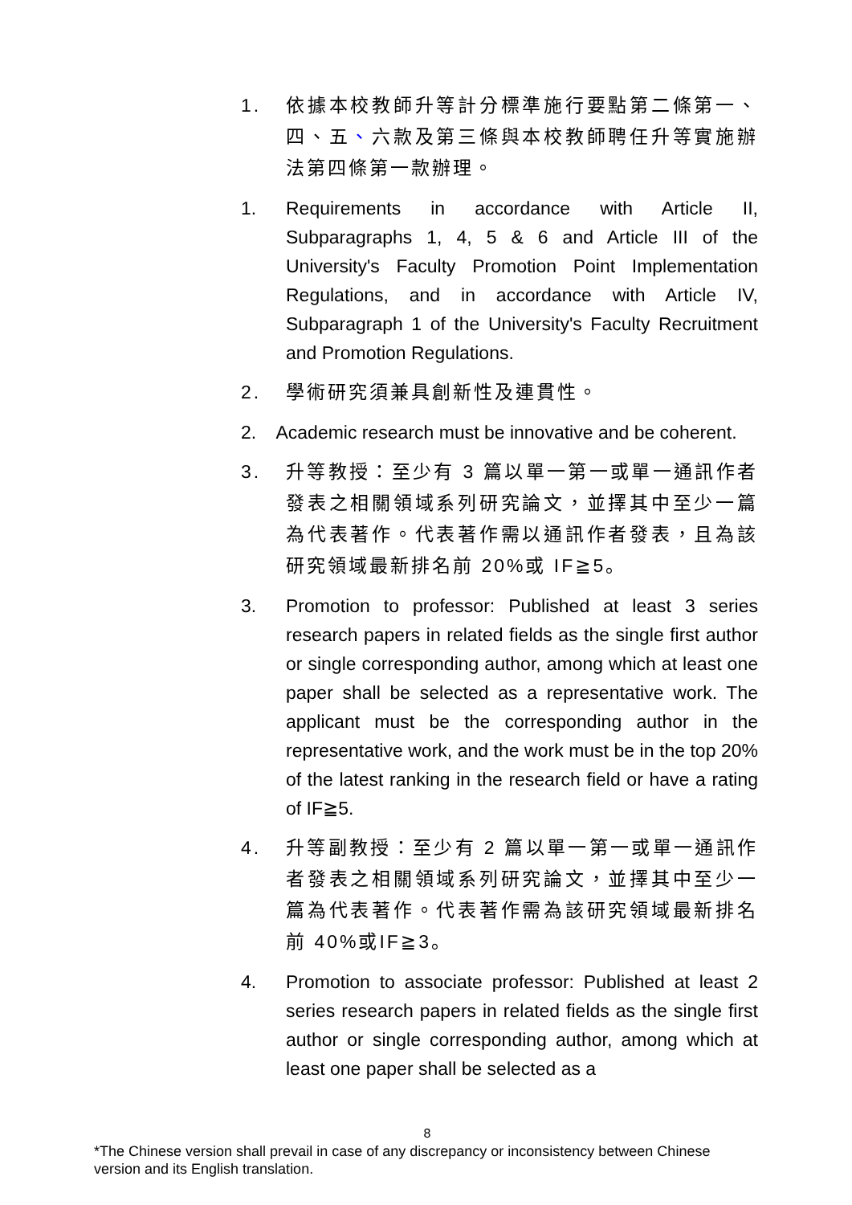1. 依據本校教師升等計分標準施行要點第二條第一、四、五、六款及第三條與本校教師聘任升等實施辦法第四條第一款辦理。
1. Requirements in accordance with Article II, Subparagraphs 1, 4, 5 & 6 and Article III of the University's Faculty Promotion Point Implementation Regulations, and in accordance with Article IV, Subparagraph 1 of the University's Faculty Recruitment and Promotion Regulations.
2. 學術研究須兼具創新性及連貫性。
2. Academic research must be innovative and be coherent.
3. 升等教授：至少有 3 篇以單一第一或單一通訊作者發表之相關領域系列研究論文，並擇其中至少一篇為代表著作。代表著作需以通訊作者發表，且為該研究領域最新排名前 20%或 IF≧5。
3. Promotion to professor: Published at least 3 series research papers in related fields as the single first author or single corresponding author, among which at least one paper shall be selected as a representative work. The applicant must be the corresponding author in the representative work, and the work must be in the top 20% of the latest ranking in the research field or have a rating of IF≧5.
4. 升等副教授：至少有 2 篇以單一第一或單一通訊作者發表之相關領域系列研究論文，並擇其中至少一篇為代表著作。代表著作需為該研究領域最新排名前 40%或IF≧3。
4. Promotion to associate professor: Published at least 2 series research papers in related fields as the single first author or single corresponding author, among which at least one paper shall be selected as a
8
*The Chinese version shall prevail in case of any discrepancy or inconsistency between Chinese version and its English translation.